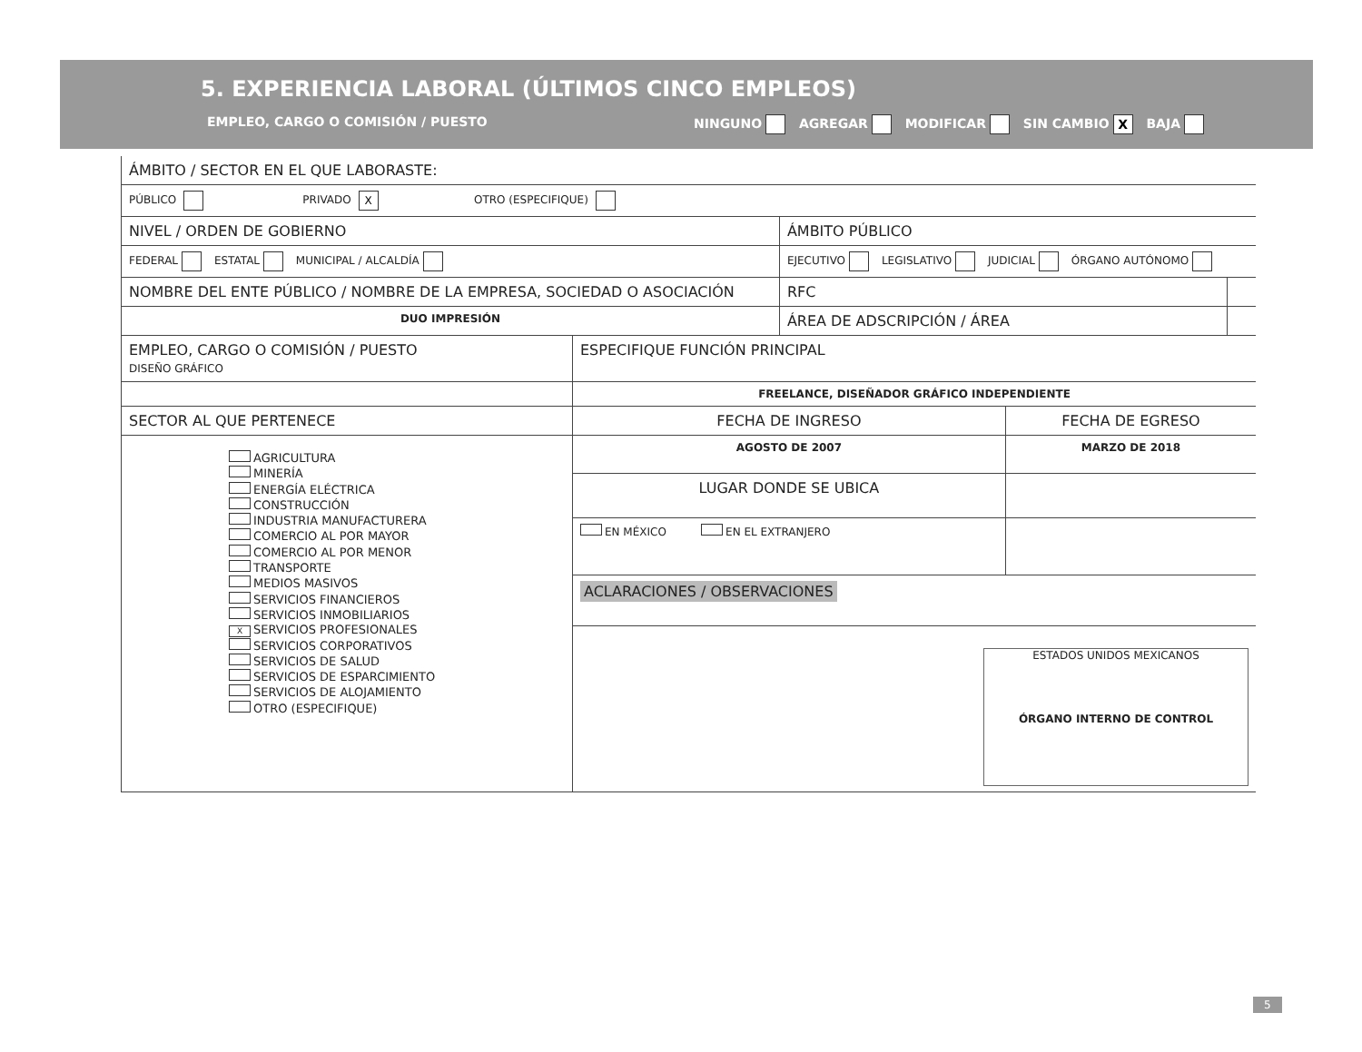5. EXPERIENCIA LABORAL (ÚLTIMOS CINCO EMPLEOS)
EMPLEO, CARGO O COMISIÓN / PUESTO NINGUNO AGREGAR MODIFICAR SIN CAMBIO X BAJA
| ÁMBITO / SECTOR EN EL QUE LABORASTE: | | |
| PÚBLICO PRIVADO X OTRO (ESPECIFIQUE) | | |
| NIVEL / ORDEN DE GOBIERNO | ÁMBITO PÚBLICO | |
| FEDERAL ESTATAL MUNICIPAL / ALCALDÍA | EJECUTIVO LEGISLATIVO JUDICIAL ÓRGANO AUTÓNOMO | |
| NOMBRE DEL ENTE PÚBLICO / NOMBRE DE LA EMPRESA, SOCIEDAD O ASOCIACIÓN | RFC | |
| DUO IMPRESIÓN | ÁREA DE ADSCRIPCIÓN / ÁREA | |
| EMPLEO, CARGO O COMISIÓN / PUESTO DISEÑO GRÁFICO | ESPECIFIQUE FUNCIÓN PRINCIPAL | |
| | FREELANCE, DISEÑADOR GRÁFICO INDEPENDIENTE | |
| SECTOR AL QUE PERTENECE | FECHA DE INGRESO | FECHA DE EGRESO |
| AGRICULTURA MINERÍA ENERGÍA ELÉCTRICA CONSTRUCCIÓN INDUSTRIA MANUFACTURERA COMERCIO AL POR MAYOR COMERCIO AL POR MENOR TRANSPORTE MEDIOS MASIVOS SERVICIOS FINANCIEROS SERVICIOS INMOBILIARIOS X SERVICIOS PROFESIONALES SERVICIOS CORPORATIVOS SERVICIOS DE SALUD SERVICIOS DE ESPARCIMIENTO SERVICIOS DE ALOJAMIENTO OTRO (ESPECIFIQUE) | AGOSTO DE 2007 | MARZO DE 2018 |
| | LUGAR DONDE SE UBICA | |
| | EN MÉXICO EN EL EXTRANJERO | |
| | ACLARACIONES / OBSERVACIONES | |
| | ESTADOS UNIDOS MEXICANOS ÓRGANO INTERNO DE CONTROL | |
5